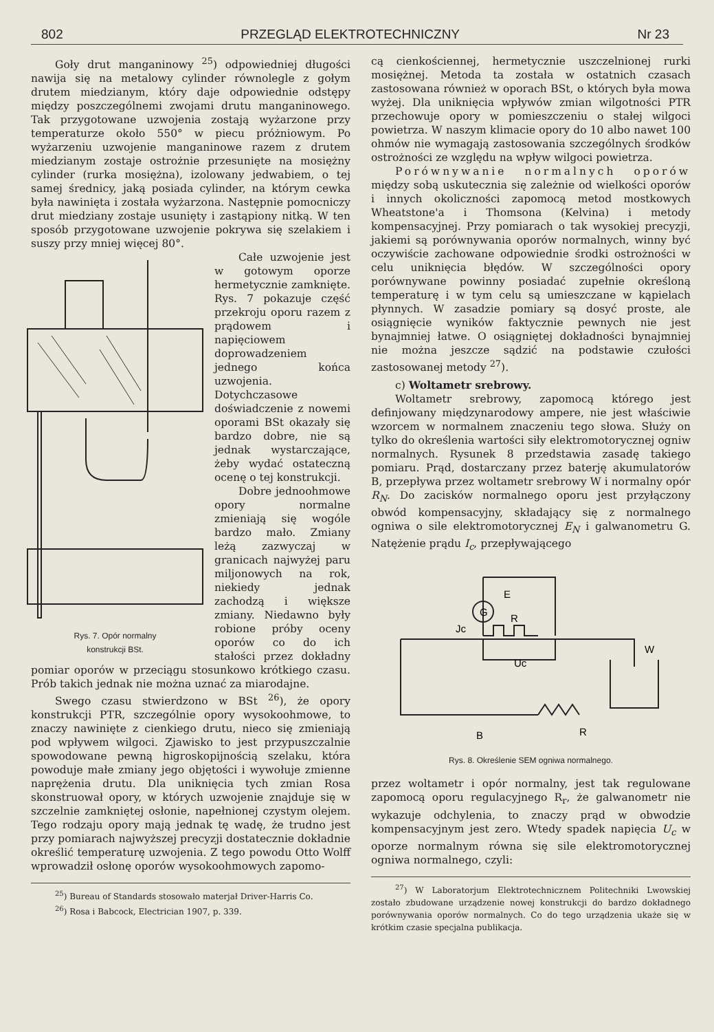802 PRZEGLĄD ELEKTROTECHNICZNY Nr 23
Goły drut manganinowy <sup>25</sup>) odpowiedniej długości nawija się na metalowy cylinder równolegle z gołym drutem miedzianym, który daje odpowiednie odstępy między poszczególnemi zwojami drutu manganinowego. Tak przygotowane uzwojenia zostają wyżarzone przy temperaturze około 550° w piecu próżniowym. Po wyżarzeniu uzwojenie manganinowe razem z drutem miedzianym zostaje ostrożnie przesunięte na mosiężny cylinder (rurka mosiężna), izolowany jedwabiem, o tej samej średnicy, jaką posiada cylinder, na którym cewka była nawinięta i została wyżarzona. Następnie pomocniczy drut miedziany zostaje usunięty i zastąpiony nitką. W ten sposób przygotowane uzwojenie pokrywa się szelakiem i suszy przy mniej więcej 80°.
Rys. 7. Opór normalny
konstrukcji BSt.
Całe uzwojenie jest w gotowym oporze hermetycznie zamknięte. Rys. 7 pokazuje część przekroju oporu razem z prądowem i napięciowem doprowadzeniem jednego końca uzwojenia. Dotychczasowe doświadczenie z nowemi oporami BSt okazały się bardzo dobre, nie są jednak wystarczające, żeby wydać ostateczną ocenę o tej konstrukcji.
Dobre jednoohmowe opory normalne zmieniają się wogóle bardzo mało. Zmiany leżą zazwyczaj w granicach najwyżej paru miljonowych na rok, niekiedy jednak zachodzą i większe zmiany. Niedawno były robione próby oceny oporów co do ich stałości przez dokładny pomiar oporów w przeciągu stosunkowo krótkiego czasu. Prób takich jednak nie można uznać za miarodajne.
Swego czasu stwierdzono w BSt <sup>26</sup>), że opory konstrukcji PTR, szczególnie opory wysokoohmowe, to znaczy nawinięte z cienkiego drutu, nieco się zmieniają pod wpływem wilgoci. Zjawisko to jest przypuszczalnie spowodowane pewną higroskopijnością szelaku, która powoduje małe zmiany jego objętości i wywołuje zmienne naprężenia drutu. Dla uniknięcia tych zmian Rosa skonstruował opory, w których uzwojenie znajduje się w szczelnie zamkniętej osłonie, napełnionej czystym olejem. Tego rodzaju opory mają jednak tę wadę, że trudno jest przy pomiarach najwyższej precyzji dostatecznie dokładnie określić temperaturę uzwojenia. Z tego powodu Otto Wolff wprowadził osłonę oporów wysokoohmowych zapomo-
<sup>25</sup>) Bureau of Standards stosowało materjał Driver-Harris Co.
<sup>26</sup>) Rosa i Babcock, Electrician 1907, p. 339.
cą cienkościennej, hermetycznie uszczelnionej rurki mosiężnej. Metoda ta została w ostatnich czasach zastosowana również w oporach BSt, o których była mowa wyżej. Dla uniknięcia wpływów zmian wilgotności PTR przechowuje opory w pomieszczeniu o stałej wilgoci powietrza. W naszym klimacie opory do 10 albo nawet 100 ohmów nie wymagają zastosowania szczególnych środków ostrożności ze względu na wpływ wilgoci powietrza.
Porównywanie normalnych oporów między sobą uskutecznia się zależnie od wielkości oporów i innych okoliczności zapomocą metod mostkowych Wheatstone'a i Thomsona (Kelvina) i metody kompensacyjnej. Przy pomiarach o tak wysokiej precyzji, jakiemi są porównywania oporów normalnych, winny być oczywiście zachowane odpowiednie środki ostrożności w celu uniknięcia błędów. W szczególności opory porównywane powinny posiadać zupełnie określoną temperaturę i w tym celu są umieszczane w kąpielach płynnych. W zasadzie pomiary są dosyć proste, ale osiągnięcie wyników faktycznie pewnych nie jest bynajmniej łatwe. O osiągniętej dokładności bynajmniej nie można jeszcze sądzić na podstawie czułości zastosowanej metody <sup>27</sup>).
c) Woltametr srebrowy.
Woltametr srebrowy, zapomocą którego jest definjowany międzynarodowy ampere, nie jest właściwie wzorcem w normalnem znaczeniu tego słowa. Służy on tylko do określenia wartości siły elektromotorycznej ogniw normalnych. Rysunek 8 przedstawia zasadę takiego pomiaru. Prąd, dostarczany przez baterję akumulatorów B, przepływa przez woltametr srebrowy W i normalny opór R<sub>N</sub>. Do zacisków normalnego oporu jest przyłączony obwód kompensacyjny, składający się z normalnego ogniwa o sile elektromotorycznej E<sub>N</sub> i galwanometru G. Natężenie prądu I<sub>c</sub>, przepływającego
G
E
R
Jc
Uc
W
B
R
Rys. 8. Określenie SEM ogniwa normalnego.
przez woltametr i opór normalny, jest tak regulowane zapomocą oporu regulacyjnego R<sub>r</sub>, że galwanometr nie wykazuje odchylenia, to znaczy prąd w obwodzie kompensacyjnym jest zero. Wtedy spadek napięcia U<sub>c</sub> w oporze normalnym równa się sile elektromotorycznej ogniwa normalnego, czyli:
<sup>27</sup>) W Laboratorjum Elektrotechnicznem Politechniki Lwowskiej zostało zbudowane urządzenie nowej konstrukcji do bardzo dokładnego porównywania oporów normalnych. Co do tego urządzenia ukaże się w krótkim czasie specjalna publikacja.